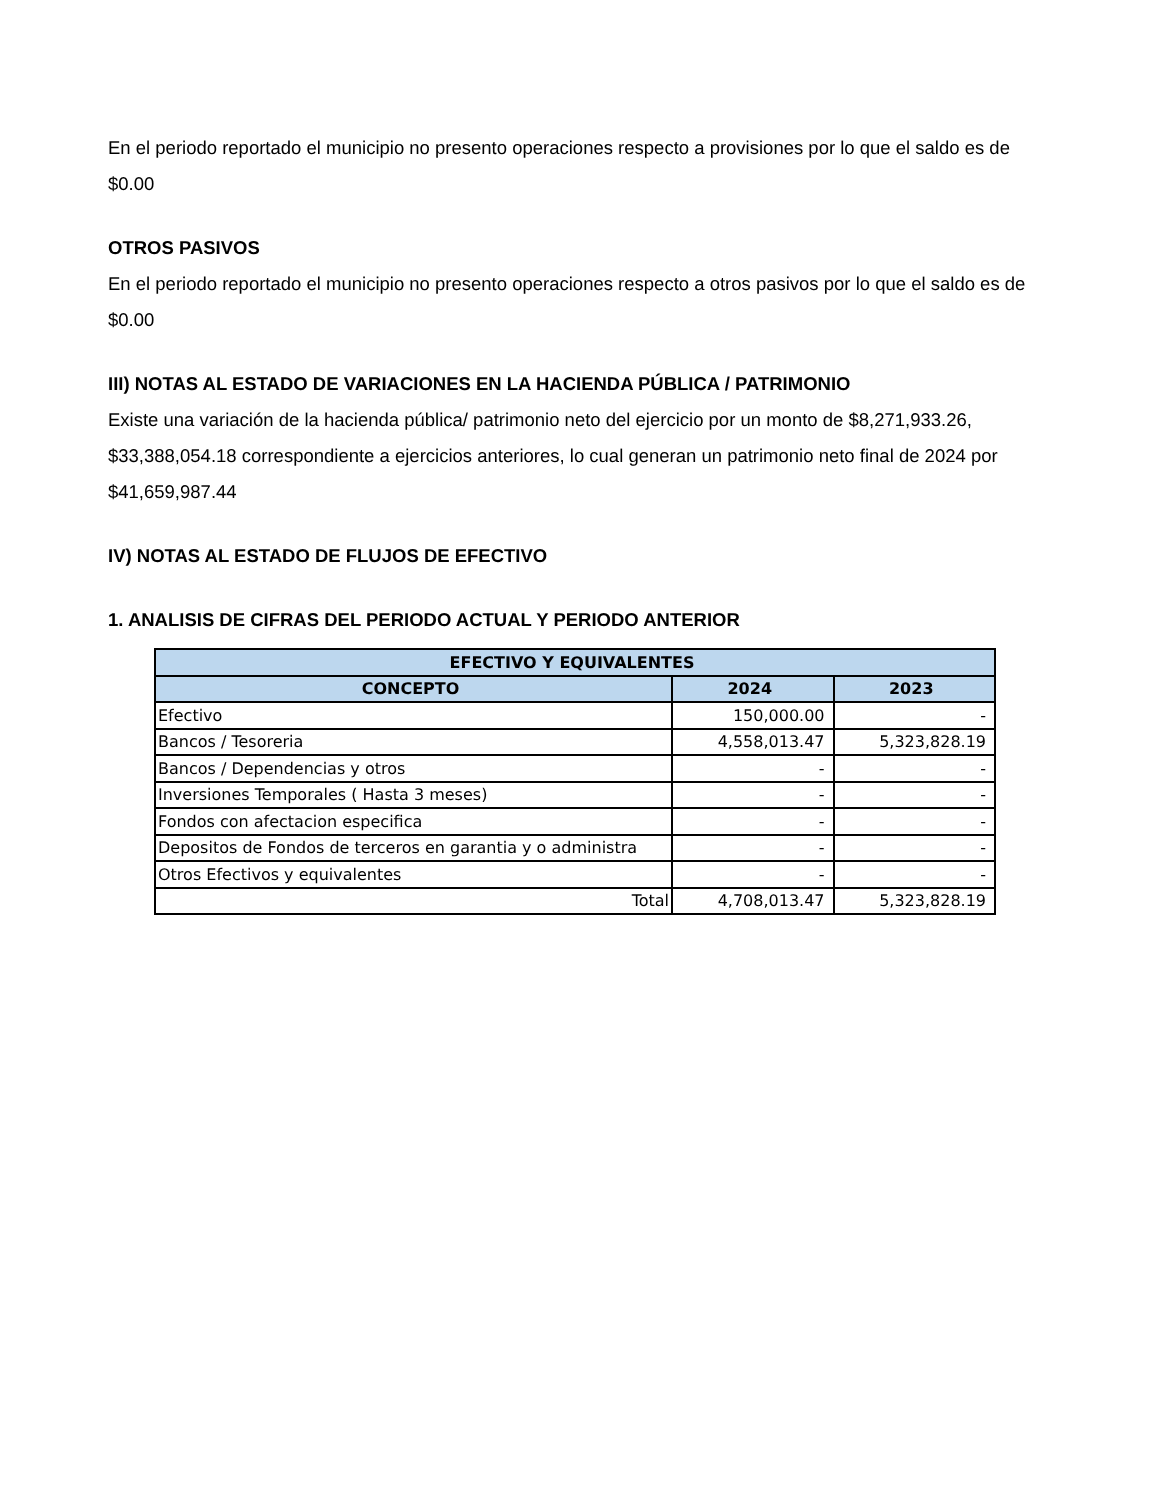En el periodo reportado el municipio no presento operaciones respecto a provisiones por lo que el saldo es de $0.00
OTROS PASIVOS
En el periodo reportado el municipio no presento operaciones respecto a otros pasivos por lo que el saldo es de $0.00
III) NOTAS AL ESTADO DE VARIACIONES EN LA HACIENDA PÚBLICA / PATRIMONIO
Existe una variación de la hacienda pública/ patrimonio neto del ejercicio por un monto de $8,271,933.26, $33,388,054.18 correspondiente a ejercicios anteriores, lo cual generan un patrimonio neto final de 2024 por $41,659,987.44
IV) NOTAS AL ESTADO DE FLUJOS DE EFECTIVO
1. ANALISIS DE CIFRAS DEL PERIODO ACTUAL Y PERIODO ANTERIOR
| EFECTIVO Y EQUIVALENTES | | |
| --- | --- | --- |
| CONCEPTO | 2024 | 2023 |
| Efectivo | 150,000.00 | - |
| Bancos / Tesoreria | 4,558,013.47 | 5,323,828.19 |
| Bancos / Dependencias y otros | - | - |
| Inversiones Temporales ( Hasta 3 meses) | - | - |
| Fondos con afectacion especifica | - | - |
| Depositos de Fondos de terceros en garantia y o administra | - | - |
| Otros Efectivos y equivalentes | - | - |
| Total | 4,708,013.47 | 5,323,828.19 |